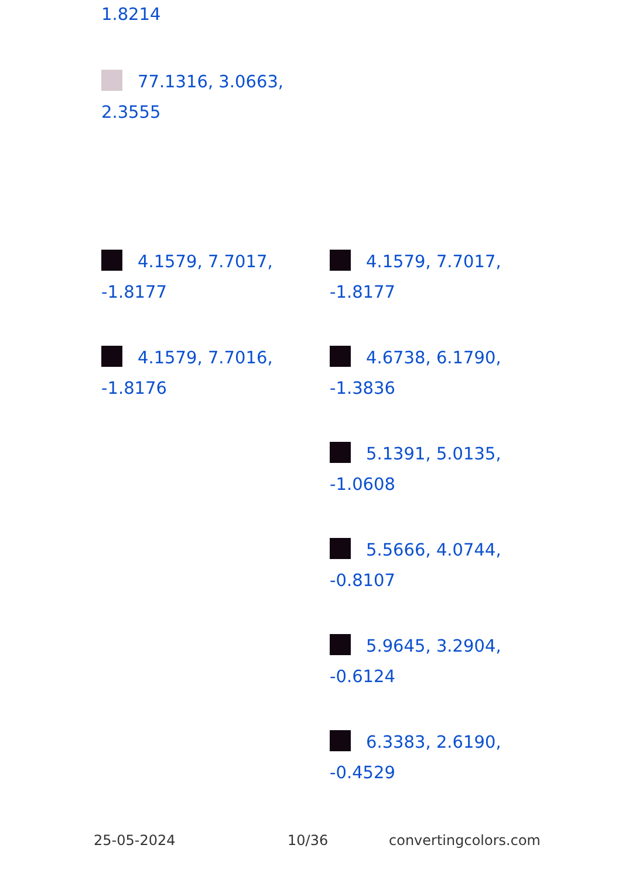1.8214
77.1316, 3.0663, 2.3555
4.1579, 7.7017, -1.8177
4.1579, 7.7017, -1.8177
4.1579, 7.7016, -1.8176
4.6738, 6.1790, -1.3836
5.1391, 5.0135, -1.0608
5.5666, 4.0744, -0.8107
5.9645, 3.2904, -0.6124
6.3383, 2.6190, -0.4529
25-05-2024 10/36 convertingcolors.com